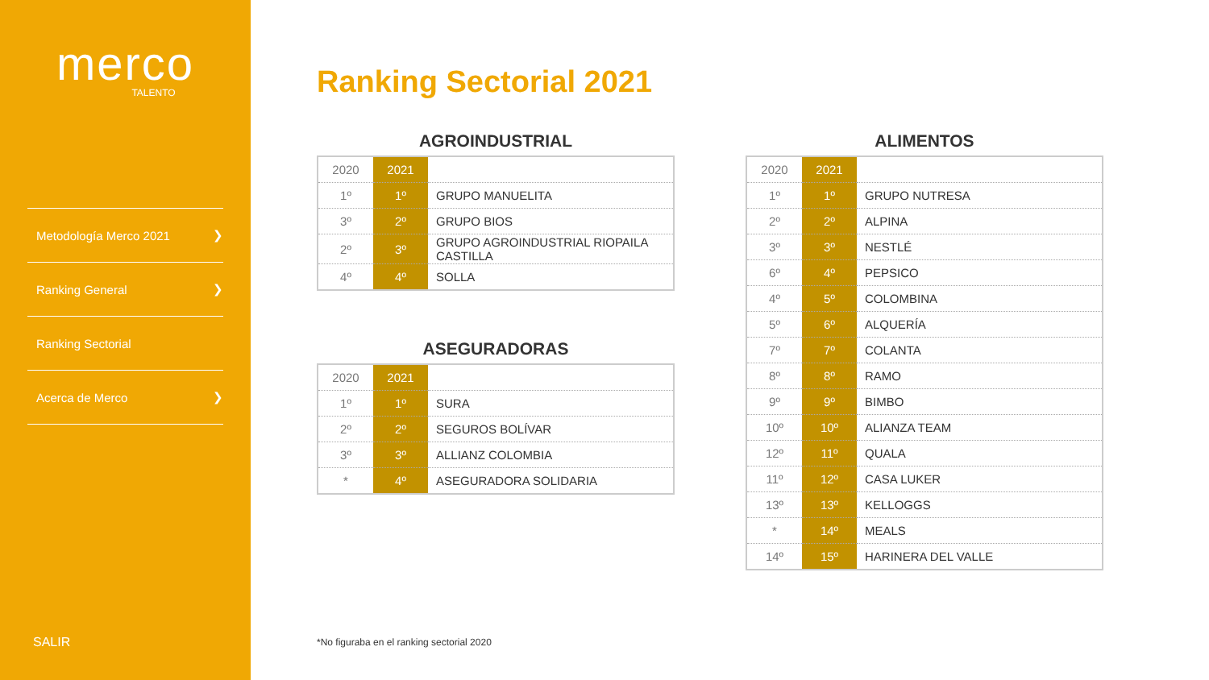merco
TALENTO
Metodología Merco 2021 ❯
Ranking General ❯
Ranking Sectorial
Acerca de Merco ❯
SALIR
Ranking Sectorial 2021
AGROINDUSTRIAL
| 2020 | 2021 | |
| --- | --- | --- |
| 1º | 1º | GRUPO MANUELITA |
| 3º | 2º | GRUPO BIOS |
| 2º | 3º | GRUPO AGROINDUSTRIAL RIOPAILA CASTILLA |
| 4º | 4º | SOLLA |
ASEGURADORAS
| 2020 | 2021 | |
| --- | --- | --- |
| 1º | 1º | SURA |
| 2º | 2º | SEGUROS BOLÍVAR |
| 3º | 3º | ALLIANZ COLOMBIA |
| * | 4º | ASEGURADORA SOLIDARIA |
ALIMENTOS
| 2020 | 2021 | |
| --- | --- | --- |
| 1º | 1º | GRUPO NUTRESA |
| 2º | 2º | ALPINA |
| 3º | 3º | NESTLÉ |
| 6º | 4º | PEPSICO |
| 4º | 5º | COLOMBINA |
| 5º | 6º | ALQUERÍA |
| 7º | 7º | COLANTA |
| 8º | 8º | RAMO |
| 9º | 9º | BIMBO |
| 10º | 10º | ALIANZA TEAM |
| 12º | 11º | QUALA |
| 11º | 12º | CASA LUKER |
| 13º | 13º | KELLOGGS |
| * | 14º | MEALS |
| 14º | 15º | HARINERA DEL VALLE |
*No figuraba en el ranking sectorial 2020